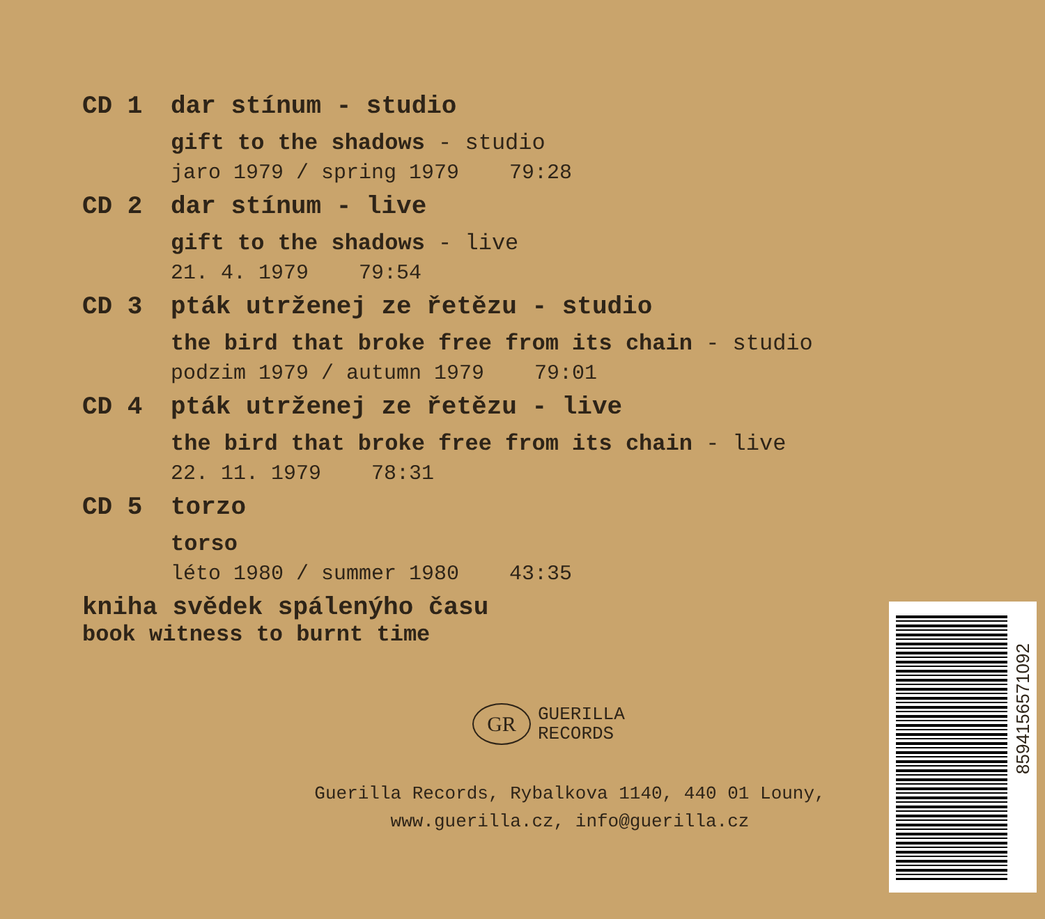CD 1 dar stínum - studio
gift to the shadows - studio
jaro 1979 / spring 1979 79:28
CD 2 dar stínum - live
gift to the shadows - live
21. 4. 1979 79:54
CD 3 pták utrženej ze řetězu - studio
the bird that broke free from its chain - studio
podzim 1979 / autumn 1979 79:01
CD 4 pták utrženej ze řetězu - live
the bird that broke free from its chain - live
22. 11. 1979 78:31
CD 5 torzo
torso
léto 1980 / summer 1980 43:35
kniha svědek spálenýho času
book witness to burnt time
GR
GUERILLA
RECORDS
Guerilla Records, Rybalkova 1140, 440 01 Louny,
www.guerilla.cz, info@guerilla.cz
8594156571092